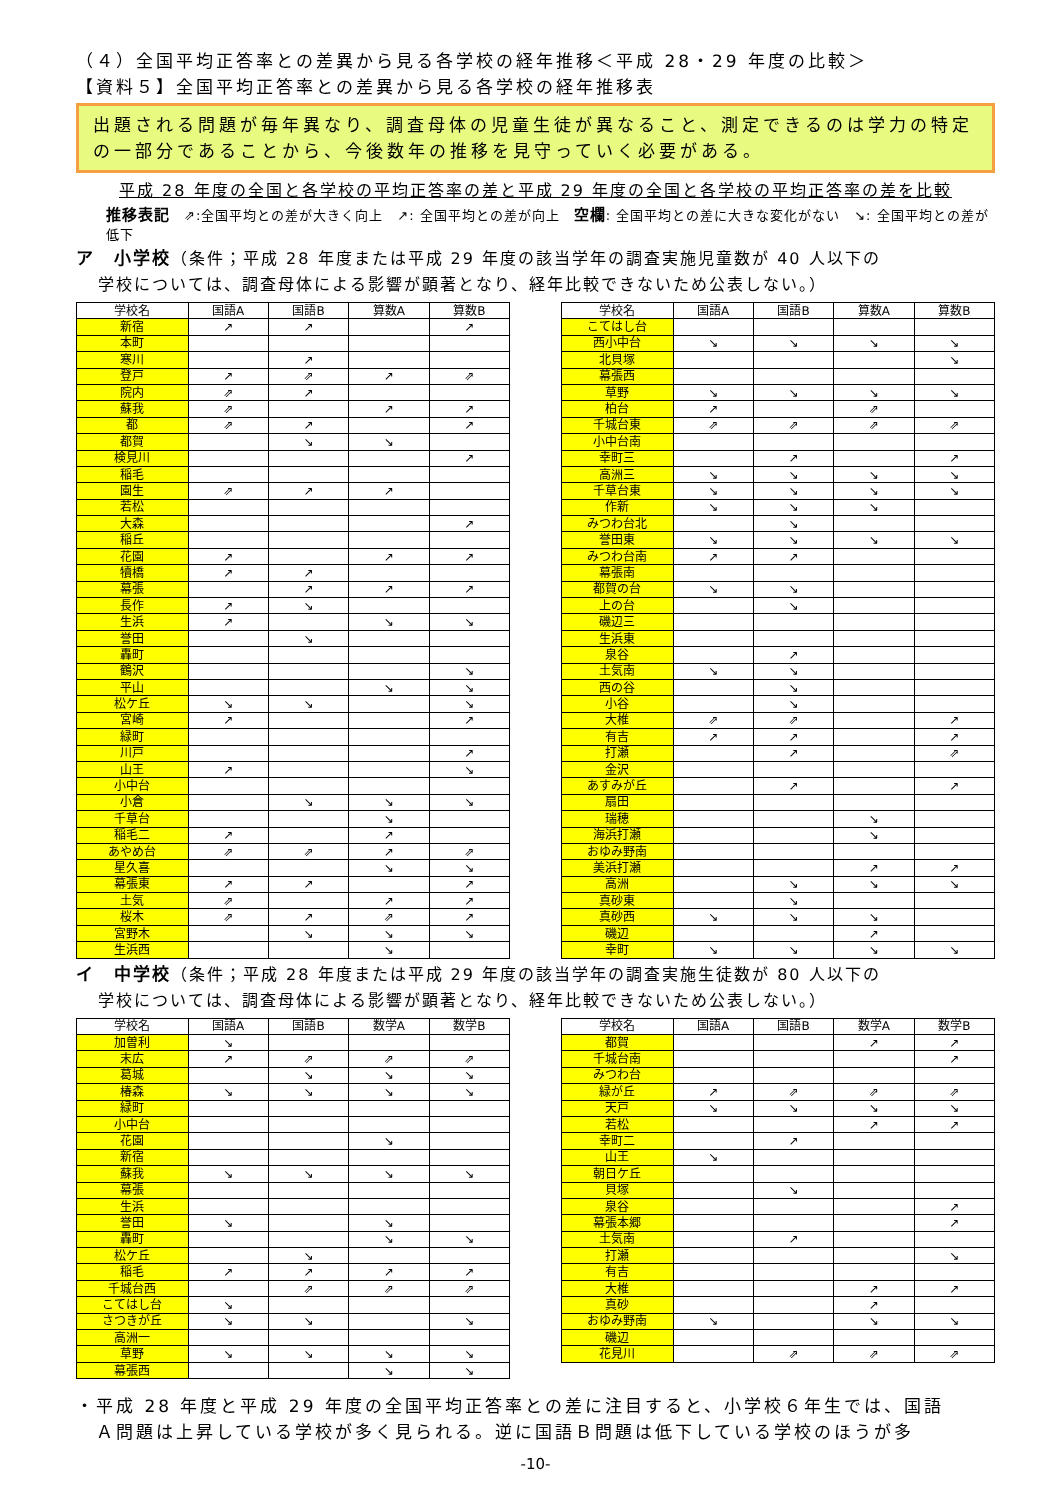（４）全国平均正答率との差異から見る各学校の経年推移＜平成 28・29 年度の比較＞
【資料５】全国平均正答率との差異から見る各学校の経年推移表
出題される問題が毎年異なり、調査母体の児童生徒が異なること、測定できるのは学力の特定の一部分であることから、今後数年の推移を見守っていく必要がある。
平成 28 年度の全国と各学校の平均正答率の差と平成 29 年度の全国と各学校の平均正答率の差を比較
推移表記　⇗:全国平均との差が大きく向上　↗: 全国平均との差が向上　空欄: 全国平均との差に大きな変化がない　↘: 全国平均との差が低下
ア　小学校（条件；平成 28 年度または平成 29 年度の該当学年の調査実施児童数が 40 人以下の
学校については、調査母体による影響が顕著となり、経年比較できないため公表しない。）
| 学校名 | 国語A | 国語B | 算数A | 算数B |
| --- | --- | --- | --- | --- |
| 新宿 | ↗ | ↗ | | ↗ |
| 本町 | | | | |
| 寒川 | | ↗ | | |
| 登戸 | ↗ | ⇗ | ↗ | ⇗ |
| 院内 | ⇗ | ↗ | | |
| 蘇我 | ⇗ | | ↗ | ↗ |
| 都 | ⇗ | ↗ | | ↗ |
| 都賀 | | ↘ | ↘ | |
| 検見川 | | | | ↗ |
| 稲毛 | | | | |
| 園生 | ⇗ | ↗ | ↗ | |
| 若松 | | | | |
| 大森 | | | | ↗ |
| 稲丘 | | | | |
| 花園 | ↗ | | ↗ | ↗ |
| 犢橋 | ↗ | ↗ | | |
| 幕張 | | ↗ | ↗ | ↗ |
| 長作 | ↗ | ↘ | | |
| 生浜 | ↗ | | ↘ | ↘ |
| 誉田 | | ↘ | | |
| 轟町 | | | | |
| 鶴沢 | | | | ↘ |
| 平山 | | | ↘ | ↘ |
| 松ケ丘 | ↘ | ↘ | | ↘ |
| 宮崎 | ↗ | | | ↗ |
| 緑町 | | | | |
| 川戸 | | | | ↗ |
| 山王 | ↗ | | | ↘ |
| 小中台 | | | | |
| 小倉 | | ↘ | ↘ | ↘ |
| 千草台 | | | ↘ | |
| 稲毛二 | ↗ | | ↗ | |
| あやめ台 | ⇗ | ⇗ | ↗ | ⇗ |
| 星久喜 | | | ↘ | ↘ |
| 幕張東 | ↗ | ↗ | | ↗ |
| 土気 | ⇗ | | ↗ | ↗ |
| 桜木 | ⇗ | ↗ | ⇗ | ↗ |
| 宮野木 | | ↘ | ↘ | ↘ |
| 生浜西 | | | ↘ | |
| 学校名 | 国語A | 国語B | 算数A | 算数B |
| --- | --- | --- | --- | --- |
| こてはし台 | | | | |
| 西小中台 | ↘ | ↘ | ↘ | ↘ |
| 北貝塚 | | | | ↘ |
| 幕張西 | | | | |
| 草野 | ↘ | ↘ | ↘ | ↘ |
| 柏台 | ↗ | | ⇗ | |
| 千城台東 | ⇗ | ⇗ | ⇗ | ⇗ |
| 小中台南 | | | | |
| 幸町三 | | ↗ | | ↗ |
| 高洲三 | ↘ | ↘ | ↘ | ↘ |
| 千草台東 | ↘ | ↘ | ↘ | ↘ |
| 作新 | ↘ | ↘ | ↘ | |
| みつわ台北 | | ↘ | | |
| 誉田東 | ↘ | ↘ | ↘ | ↘ |
| みつわ台南 | ↗ | ↗ | | |
| 幕張南 | | | | |
| 都賀の台 | ↘ | ↘ | | |
| 上の台 | | ↘ | | |
| 磯辺三 | | | | |
| 生浜東 | | | | |
| 泉谷 | | ↗ | | |
| 土気南 | ↘ | ↘ | | |
| 西の谷 | | ↘ | | |
| 小谷 | | ↘ | | |
| 大椎 | ⇗ | ⇗ | | ↗ |
| 有吉 | ↗ | ↗ | | ↗ |
| 打瀬 | | ↗ | | ⇗ |
| 金沢 | | | | |
| あすみが丘 | | ↗ | | ↗ |
| 扇田 | | | | |
| 瑞穂 | | | ↘ | |
| 海浜打瀬 | | | ↘ | |
| おゆみ野南 | | | | |
| 美浜打瀬 | | | ↗ | ↗ |
| 高洲 | | ↘ | ↘ | ↘ |
| 真砂東 | | ↘ | | |
| 真砂西 | ↘ | ↘ | ↘ | |
| 磯辺 | | | ↗ | |
| 幸町 | ↘ | ↘ | ↘ | ↘ |
イ　中学校（条件；平成 28 年度または平成 29 年度の該当学年の調査実施生徒数が 80 人以下の
学校については、調査母体による影響が顕著となり、経年比較できないため公表しない。）
| 学校名 | 国語A | 国語B | 数学A | 数学B |
| --- | --- | --- | --- | --- |
| 加曽利 | ↘ | | | |
| 末広 | ↗ | ⇗ | ⇗ | ⇗ |
| 葛城 | | ↘ | ↘ | ↘ |
| 椿森 | ↘ | ↘ | ↘ | ↘ |
| 緑町 | | | | |
| 小中台 | | | | |
| 花園 | | | ↘ | |
| 新宿 | | | | |
| 蘇我 | ↘ | ↘ | ↘ | ↘ |
| 幕張 | | | | |
| 生浜 | | | | |
| 誉田 | ↘ | | ↘ | |
| 轟町 | | | ↘ | ↘ |
| 松ケ丘 | | ↘ | | |
| 稲毛 | ↗ | ↗ | ↗ | ↗ |
| 千城台西 | | ⇗ | ⇗ | ⇗ |
| こてはし台 | ↘ | | | |
| さつきが丘 | ↘ | ↘ | | ↘ |
| 高洲一 | | | | |
| 草野 | ↘ | ↘ | ↘ | ↘ |
| 幕張西 | | | ↘ | ↘ |
| 学校名 | 国語A | 国語B | 数学A | 数学B |
| --- | --- | --- | --- | --- |
| 都賀 | | | ↗ | ↗ |
| 千城台南 | | | | ↗ |
| みつわ台 | | | | |
| 緑が丘 | ↗ | ⇗ | ⇗ | ⇗ |
| 天戸 | ↘ | ↘ | ↘ | ↘ |
| 若松 | | | ↗ | ↗ |
| 幸町二 | | ↗ | | |
| 山王 | ↘ | | | |
| 朝日ケ丘 | | | | |
| 貝塚 | | ↘ | | |
| 泉谷 | | | | ↗ |
| 幕張本郷 | | | | ↗ |
| 土気南 | | ↗ | | |
| 打瀬 | | | | ↘ |
| 有吉 | | | | |
| 大椎 | | | ↗ | ↗ |
| 真砂 | | | ↗ | |
| おゆみ野南 | ↘ | | ↘ | ↘ |
| 磯辺 | | | | |
| 花見川 | | ⇗ | ⇗ | ⇗ |
・平成 28 年度と平成 29 年度の全国平均正答率との差に注目すると、小学校６年生では、国語
　Ａ問題は上昇している学校が多く見られる。逆に国語Ｂ問題は低下している学校のほうが多
-10-